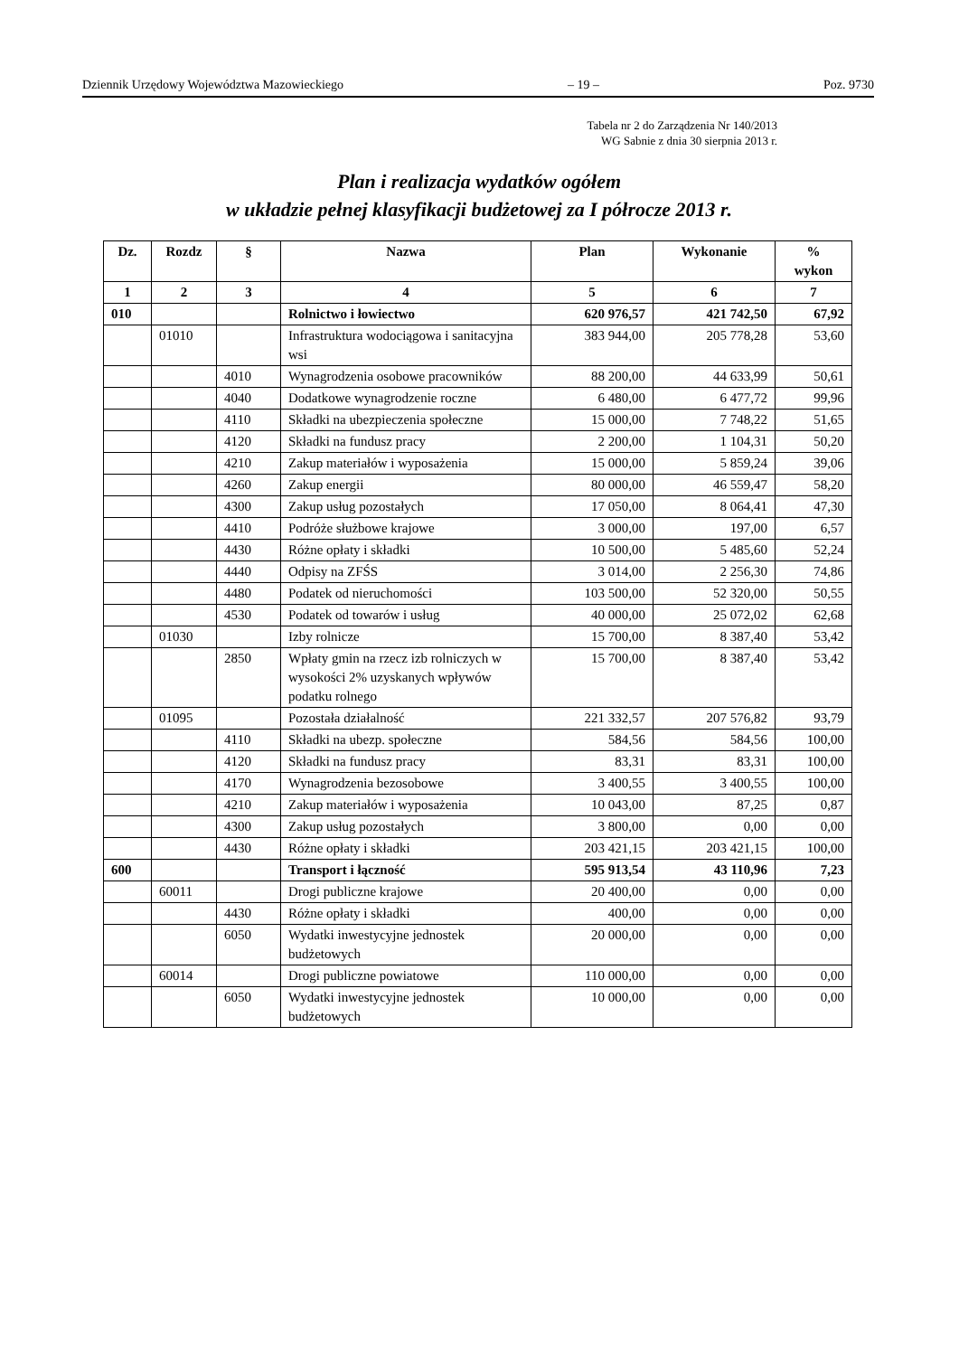Dziennik Urzędowy Województwa Mazowieckiego – 19 – Poz. 9730
Tabela nr 2 do Zarządzenia Nr 140/2013
WG Sabnie z dnia 30 sierpnia 2013 r.
Plan i realizacja wydatków ogółem
w układzie pełnej klasyfikacji budżetowej za I półrocze 2013 r.
| Dz. | Rozdz | § | Nazwa | Plan | Wykonanie | % wykon |
| --- | --- | --- | --- | --- | --- | --- |
| 1 | 2 | 3 | 4 | 5 | 6 | 7 |
| 010 | | | Rolnictwo i łowiectwo | 620 976,57 | 421 742,50 | 67,92 |
| | 01010 | | Infrastruktura wodociągowa i sanitacyjna wsi | 383 944,00 | 205 778,28 | 53,60 |
| | | 4010 | Wynagrodzenia osobowe pracowników | 88 200,00 | 44 633,99 | 50,61 |
| | | 4040 | Dodatkowe wynagrodzenie roczne | 6 480,00 | 6 477,72 | 99,96 |
| | | 4110 | Składki na ubezpieczenia społeczne | 15 000,00 | 7 748,22 | 51,65 |
| | | 4120 | Składki na fundusz pracy | 2 200,00 | 1 104,31 | 50,20 |
| | | 4210 | Zakup materiałów i wyposażenia | 15 000,00 | 5 859,24 | 39,06 |
| | | 4260 | Zakup energii | 80 000,00 | 46 559,47 | 58,20 |
| | | 4300 | Zakup usług pozostałych | 17 050,00 | 8 064,41 | 47,30 |
| | | 4410 | Podróże służbowe krajowe | 3 000,00 | 197,00 | 6,57 |
| | | 4430 | Różne opłaty i składki | 10 500,00 | 5 485,60 | 52,24 |
| | | 4440 | Odpisy na ZFŚS | 3 014,00 | 2 256,30 | 74,86 |
| | | 4480 | Podatek od nieruchomości | 103 500,00 | 52 320,00 | 50,55 |
| | | 4530 | Podatek od towarów i usług | 40 000,00 | 25 072,02 | 62,68 |
| | 01030 | | Izby rolnicze | 15 700,00 | 8 387,40 | 53,42 |
| | | 2850 | Wpłaty gmin na rzecz izb rolniczych w wysokości 2% uzyskanych wpływów podatku rolnego | 15 700,00 | 8 387,40 | 53,42 |
| | 01095 | | Pozostała działalność | 221 332,57 | 207 576,82 | 93,79 |
| | | 4110 | Składki na ubezp. społeczne | 584,56 | 584,56 | 100,00 |
| | | 4120 | Składki na fundusz pracy | 83,31 | 83,31 | 100,00 |
| | | 4170 | Wynagrodzenia bezosobowe | 3 400,55 | 3 400,55 | 100,00 |
| | | 4210 | Zakup materiałów i wyposażenia | 10 043,00 | 87,25 | 0,87 |
| | | 4300 | Zakup usług pozostałych | 3 800,00 | 0,00 | 0,00 |
| | | 4430 | Różne opłaty i składki | 203 421,15 | 203 421,15 | 100,00 |
| 600 | | | Transport i łączność | 595 913,54 | 43 110,96 | 7,23 |
| | 60011 | | Drogi publiczne krajowe | 20 400,00 | 0,00 | 0,00 |
| | | 4430 | Różne opłaty i składki | 400,00 | 0,00 | 0,00 |
| | | 6050 | Wydatki inwestycyjne jednostek budżetowych | 20 000,00 | 0,00 | 0,00 |
| | 60014 | | Drogi publiczne powiatowe | 110 000,00 | 0,00 | 0,00 |
| | | 6050 | Wydatki inwestycyjne jednostek budżetowych | 10 000,00 | 0,00 | 0,00 |